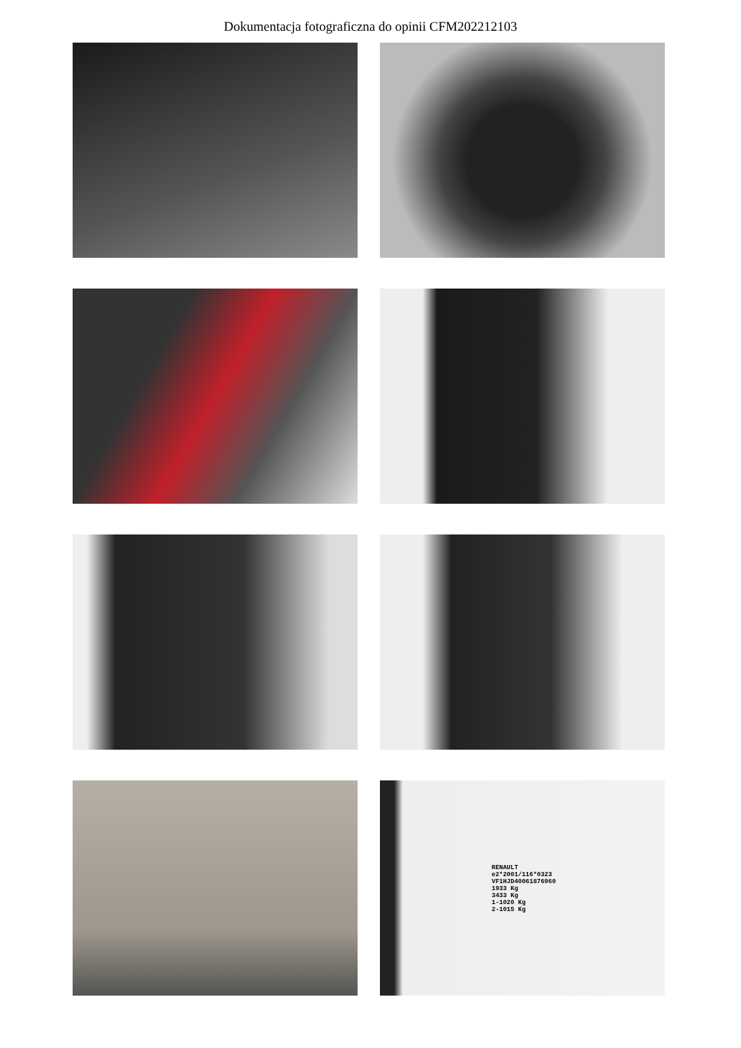Dokumentacja fotograficzna do opinii CFM202212103
RENAULT
e2*2001/116*0323
VF1HJD40061876960
1933 Kg
3433 Kg
1-1020 Kg
2-1015 Kg